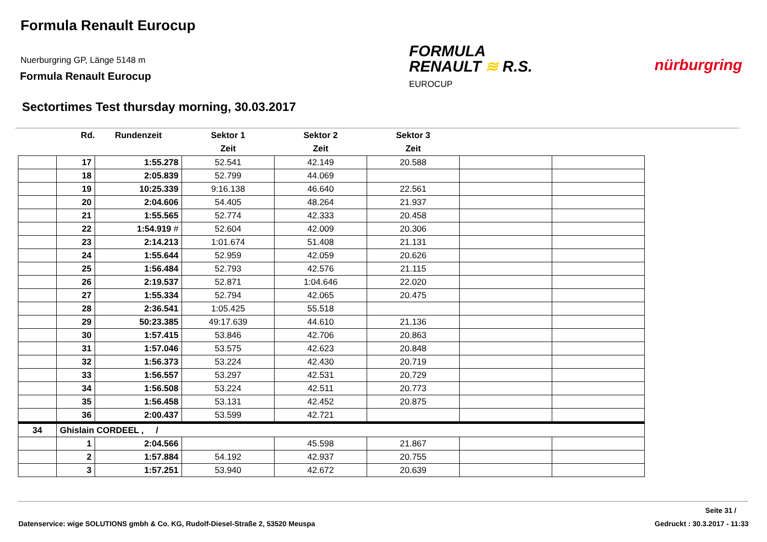Formula Renault Eurocup
Nuerburgring GP, Länge 5148 m
Formula Renault Eurocup
FORMULA
RENAULT ≋ R.S.
EUROCUP
nürburgring
Sectortimes Test thursday morning, 30.03.2017
| | Rd. | Rundenzeit | Sektor 1 | Sektor 2 | Sektor 3 | | |
| --- | --- | --- | --- | --- | --- | --- | --- |
| | | | Zeit | Zeit | Zeit | | |
| | 17 | 1:55.278 | 52.541 | 42.149 | 20.588 | | |
| | 18 | 2:05.839 | 52.799 | 44.069 | | | |
| | 19 | 10:25.339 | 9:16.138 | 46.640 | 22.561 | | |
| | 20 | 2:04.606 | 54.405 | 48.264 | 21.937 | | |
| | 21 | 1:55.565 | 52.774 | 42.333 | 20.458 | | |
| | 22 | 1:54.919 # | 52.604 | 42.009 | 20.306 | | |
| | 23 | 2:14.213 | 1:01.674 | 51.408 | 21.131 | | |
| | 24 | 1:55.644 | 52.959 | 42.059 | 20.626 | | |
| | 25 | 1:56.484 | 52.793 | 42.576 | 21.115 | | |
| | 26 | 2:19.537 | 52.871 | 1:04.646 | 22.020 | | |
| | 27 | 1:55.334 | 52.794 | 42.065 | 20.475 | | |
| | 28 | 2:36.541 | 1:05.425 | 55.518 | | | |
| | 29 | 50:23.385 | 49:17.639 | 44.610 | 21.136 | | |
| | 30 | 1:57.415 | 53.846 | 42.706 | 20.863 | | |
| | 31 | 1:57.046 | 53.575 | 42.623 | 20.848 | | |
| | 32 | 1:56.373 | 53.224 | 42.430 | 20.719 | | |
| | 33 | 1:56.557 | 53.297 | 42.531 | 20.729 | | |
| | 34 | 1:56.508 | 53.224 | 42.511 | 20.773 | | |
| | 35 | 1:56.458 | 53.131 | 42.452 | 20.875 | | |
| | 36 | 2:00.437 | 53.599 | 42.721 | | | |
| 34 | Ghislain CORDEEL , / | | | | | | |
| | 1 | 2:04.566 | | 45.598 | 21.867 | | |
| | 2 | 1:57.884 | 54.192 | 42.937 | 20.755 | | |
| | 3 | 1:57.251 | 53.940 | 42.672 | 20.639 | | |
Seite 31 /
Datenservice: wige SOLUTIONS gmbh & Co. KG, Rudolf-Diesel-Straße 2, 53520 Meuspa
Gedruckt : 30.3.2017 - 11:33